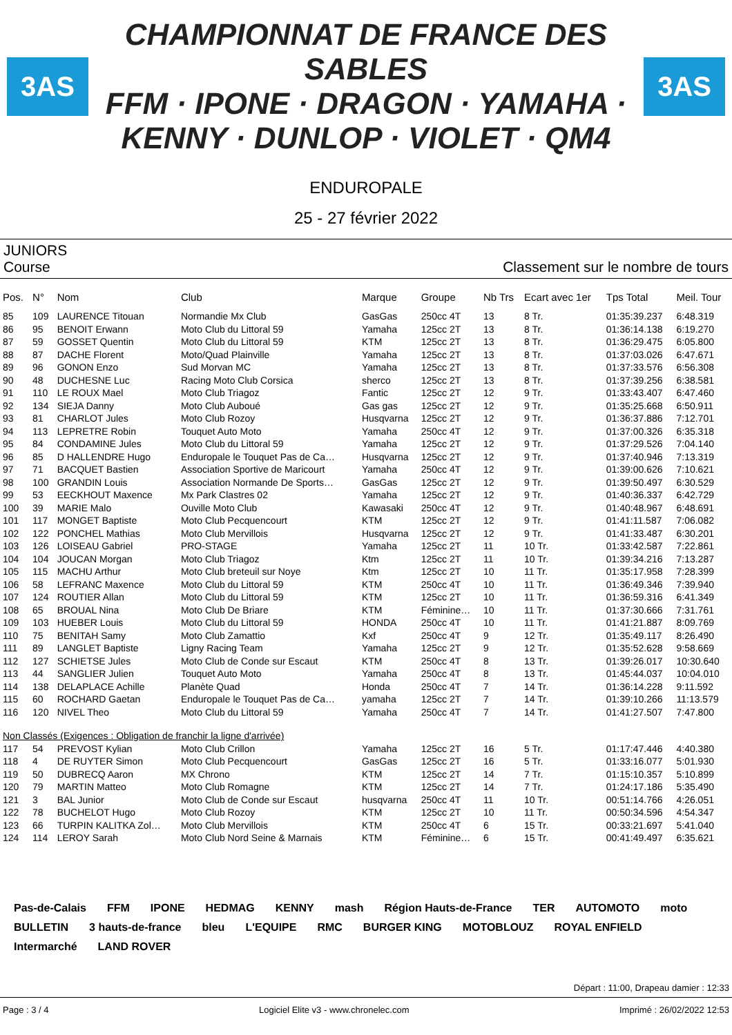3AS
CHAMPIONNAT DE FRANCE DES SABLES
FFM · IPONE · DRAGON · YAMAHA · KENNY · DUNLOP · VIOLET · QM4
3AS
ENDUROPALE
25 - 27 février 2022
JUNIORS
Course Classement sur le nombre de tours
| Pos. | N° | Nom | Club | Marque | Groupe | Nb Trs | Ecart avec 1er | Tps Total | Meil. Tour |
| --- | --- | --- | --- | --- | --- | --- | --- | --- | --- |
| 85 | 109 | LAURENCE Titouan | Normandie Mx Club | GasGas | 250cc 4T | 13 | 8 Tr. | 01:35:39.237 | 6:48.319 |
| 86 | 95 | BENOIT Erwann | Moto Club du Littoral 59 | Yamaha | 125cc 2T | 13 | 8 Tr. | 01:36:14.138 | 6:19.270 |
| 87 | 59 | GOSSET Quentin | Moto Club du Littoral 59 | KTM | 125cc 2T | 13 | 8 Tr. | 01:36:29.475 | 6:05.800 |
| 88 | 87 | DACHE Florent | Moto/Quad Plainville | Yamaha | 125cc 2T | 13 | 8 Tr. | 01:37:03.026 | 6:47.671 |
| 89 | 96 | GONON Enzo | Sud Morvan MC | Yamaha | 125cc 2T | 13 | 8 Tr. | 01:37:33.576 | 6:56.308 |
| 90 | 48 | DUCHESNE Luc | Racing Moto Club Corsica | sherco | 125cc 2T | 13 | 8 Tr. | 01:37:39.256 | 6:38.581 |
| 91 | 110 | LE ROUX Mael | Moto Club Triagoz | Fantic | 125cc 2T | 12 | 9 Tr. | 01:33:43.407 | 6:47.460 |
| 92 | 134 | SIEJA Danny | Moto Club Auboué | Gas gas | 125cc 2T | 12 | 9 Tr. | 01:35:25.668 | 6:50.911 |
| 93 | 81 | CHARLOT Jules | Moto Club Rozoy | Husqvarna | 125cc 2T | 12 | 9 Tr. | 01:36:37.886 | 7:12.701 |
| 94 | 113 | LEPRETRE Robin | Touquet Auto Moto | Yamaha | 250cc 4T | 12 | 9 Tr. | 01:37:00.326 | 6:35.318 |
| 95 | 84 | CONDAMINE Jules | Moto Club du Littoral 59 | Yamaha | 125cc 2T | 12 | 9 Tr. | 01:37:29.526 | 7:04.140 |
| 96 | 85 | D HALLENDRE Hugo | Enduropale le Touquet Pas de Ca… | Husqvarna | 125cc 2T | 12 | 9 Tr. | 01:37:40.946 | 7:13.319 |
| 97 | 71 | BACQUET Bastien | Association Sportive de Maricourt | Yamaha | 250cc 4T | 12 | 9 Tr. | 01:39:00.626 | 7:10.621 |
| 98 | 100 | GRANDIN Louis | Association Normande De Sports… | GasGas | 125cc 2T | 12 | 9 Tr. | 01:39:50.497 | 6:30.529 |
| 99 | 53 | EECKHOUT Maxence | Mx Park Clastres 02 | Yamaha | 125cc 2T | 12 | 9 Tr. | 01:40:36.337 | 6:42.729 |
| 100 | 39 | MARIE Malo | Ouville Moto Club | Kawasaki | 250cc 4T | 12 | 9 Tr. | 01:40:48.967 | 6:48.691 |
| 101 | 117 | MONGET Baptiste | Moto Club Pecquencourt | KTM | 125cc 2T | 12 | 9 Tr. | 01:41:11.587 | 7:06.082 |
| 102 | 122 | PONCHEL Mathias | Moto Club Mervillois | Husqvarna | 125cc 2T | 12 | 9 Tr. | 01:41:33.487 | 6:30.201 |
| 103 | 126 | LOISEAU Gabriel | PRO-STAGE | Yamaha | 125cc 2T | 11 | 10 Tr. | 01:33:42.587 | 7:22.861 |
| 104 | 104 | JOUCAN Morgan | Moto Club Triagoz | Ktm | 125cc 2T | 11 | 10 Tr. | 01:39:34.216 | 7:13.287 |
| 105 | 115 | MACHU Arthur | Moto Club breteuil sur Noye | Ktm | 125cc 2T | 10 | 11 Tr. | 01:35:17.958 | 7:28.399 |
| 106 | 58 | LEFRANC Maxence | Moto Club du Littoral 59 | KTM | 250cc 4T | 10 | 11 Tr. | 01:36:49.346 | 7:39.940 |
| 107 | 124 | ROUTIER Allan | Moto Club du Littoral 59 | KTM | 125cc 2T | 10 | 11 Tr. | 01:36:59.316 | 6:41.349 |
| 108 | 65 | BROUAL Nina | Moto Club De Briare | KTM | Féminine… | 10 | 11 Tr. | 01:37:30.666 | 7:31.761 |
| 109 | 103 | HUEBER Louis | Moto Club du Littoral 59 | HONDA | 250cc 4T | 10 | 11 Tr. | 01:41:21.887 | 8:09.769 |
| 110 | 75 | BENITAH Samy | Moto Club Zamattio | Kxf | 250cc 4T | 9 | 12 Tr. | 01:35:49.117 | 8:26.490 |
| 111 | 89 | LANGLET Baptiste | Ligny Racing Team | Yamaha | 125cc 2T | 9 | 12 Tr. | 01:35:52.628 | 9:58.669 |
| 112 | 127 | SCHIETSE Jules | Moto Club de Conde sur Escaut | KTM | 250cc 4T | 8 | 13 Tr. | 01:39:26.017 | 10:30.640 |
| 113 | 44 | SANGLIER Julien | Touquet Auto Moto | Yamaha | 250cc 4T | 8 | 13 Tr. | 01:45:44.037 | 10:04.010 |
| 114 | 138 | DELAPLACE Achille | Planète Quad | Honda | 250cc 4T | 7 | 14 Tr. | 01:36:14.228 | 9:11.592 |
| 115 | 60 | ROCHARD Gaetan | Enduropale le Touquet Pas de Ca… | yamaha | 125cc 2T | 7 | 14 Tr. | 01:39:10.266 | 11:13.579 |
| 116 | 120 | NIVEL Theo | Moto Club du Littoral 59 | Yamaha | 250cc 4T | 7 | 14 Tr. | 01:41:27.507 | 7:47.800 |
| Non Classés (Exigences : Obligation de franchir la ligne d'arrivée) | | | | | | | | | |
| 117 | 54 | PREVOST Kylian | Moto Club Crillon | Yamaha | 125cc 2T | 16 | 5 Tr. | 01:17:47.446 | 4:40.380 |
| 118 | 4 | DE RUYTER Simon | Moto Club Pecquencourt | GasGas | 125cc 2T | 16 | 5 Tr. | 01:33:16.077 | 5:01.930 |
| 119 | 50 | DUBRECQ Aaron | MX Chrono | KTM | 125cc 2T | 14 | 7 Tr. | 01:15:10.357 | 5:10.899 |
| 120 | 79 | MARTIN Matteo | Moto Club Romagne | KTM | 125cc 2T | 14 | 7 Tr. | 01:24:17.186 | 5:35.490 |
| 121 | 3 | BAL Junior | Moto Club de Conde sur Escaut | husqvarna | 250cc 4T | 11 | 10 Tr. | 00:51:14.766 | 4:26.051 |
| 122 | 78 | BUCHELOT Hugo | Moto Club Rozoy | KTM | 125cc 2T | 10 | 11 Tr. | 00:50:34.596 | 4:54.347 |
| 123 | 66 | TURPIN KALITKA Zol… | Moto Club Mervillois | KTM | 250cc 4T | 6 | 15 Tr. | 00:33:21.697 | 5:41.040 |
| 124 | 114 | LEROY Sarah | Moto Club Nord Seine & Marnais | KTM | Féminine… | 6 | 15 Tr. | 00:41:49.497 | 6:35.621 |
Pas-de-Calais FFM IPONE HEDMAG KENNY mash Région Hauts-de-France TER AUTOMOTO moto BULLETIN 3 hauts-de-france bleu L'EQUIPE RMC BURGER KING MOTOBLOUZ ROYAL ENFIELD Intermarché LAND ROVER
Départ : 11:00, Drapeau damier : 12:33
Page : 3 / 4 Logiciel Elite v3 - www.chronelec.com Imprimé : 26/02/2022 12:53